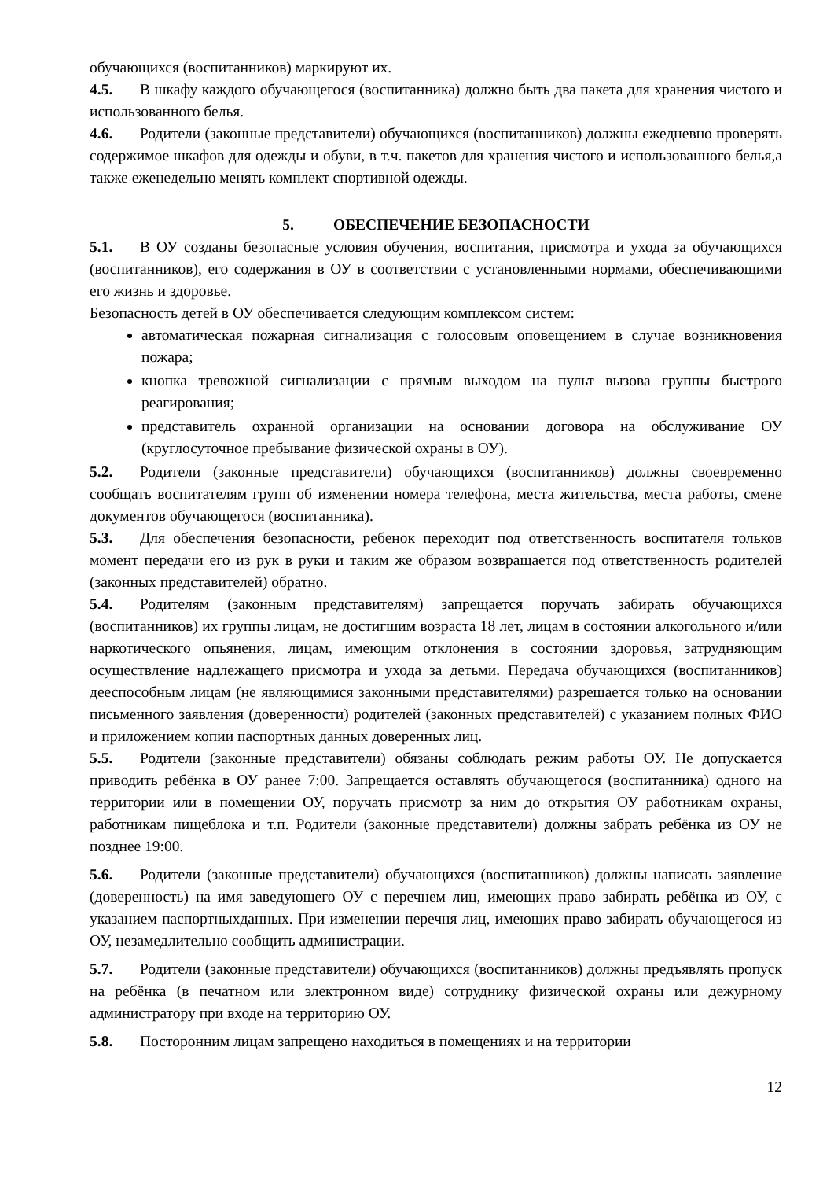обучающихся (воспитанников) маркируют их.
4.5. В шкафу каждого обучающегося (воспитанника) должно быть два пакета для хранения чистого и использованного белья.
4.6. Родители (законные представители) обучающихся (воспитанников) должны ежедневно проверять содержимое шкафов для одежды и обуви, в т.ч. пакетов для хранения чистого и использованного белья,а также еженедельно менять комплект спортивной одежды.
5. ОБЕСПЕЧЕНИЕ БЕЗОПАСНОСТИ
5.1. В ОУ созданы безопасные условия обучения, воспитания, присмотра и ухода за обучающихся (воспитанников), его содержания в ОУ в соответствии с установленными нормами, обеспечивающими его жизнь и здоровье.
Безопасность детей в ОУ обеспечивается следующим комплексом систем:
автоматическая пожарная сигнализация с голосовым оповещением в случае возникновения пожара;
кнопка тревожной сигнализации с прямым выходом на пульт вызова группы быстрого реагирования;
представитель охранной организации на основании договора на обслуживание ОУ (круглосуточное пребывание физической охраны в ОУ).
5.2. Родители (законные представители) обучающихся (воспитанников) должны своевременно сообщать воспитателям групп об изменении номера телефона, места жительства, места работы, смене документов обучающегося (воспитанника).
5.3. Для обеспечения безопасности, ребенок переходит под ответственность воспитателя тольков момент передачи его из рук в руки и таким же образом возвращается под ответственность родителей (законных представителей) обратно.
5.4. Родителям (законным представителям) запрещается поручать забирать обучающихся (воспитанников) их группы лицам, не достигшим возраста 18 лет, лицам в состоянии алкогольного и/или наркотического опьянения, лицам, имеющим отклонения в состоянии здоровья, затрудняющим осуществление надлежащего присмотра и ухода за детьми. Передача обучающихся (воспитанников) дееспособным лицам (не являющимися законными представителями) разрешается только на основании письменного заявления (доверенности) родителей (законных представителей) с указанием полных ФИО и приложением копии паспортных данных доверенных лиц.
5.5. Родители (законные представители) обязаны соблюдать режим работы ОУ. Не допускается приводить ребёнка в ОУ ранее 7:00. Запрещается оставлять обучающегося (воспитанника) одного на территории или в помещении ОУ, поручать присмотр за ним до открытия ОУ работникам охраны, работникам пищеблока и т.п. Родители (законные представители) должны забрать ребёнка из ОУ не позднее 19:00.
5.6. Родители (законные представители) обучающихся (воспитанников) должны написать заявление (доверенность) на имя заведующего ОУ с перечнем лиц, имеющих право забирать ребёнка из ОУ, с указанием паспортныхданных. При изменении перечня лиц, имеющих право забирать обучающегося из ОУ, незамедлительно сообщить администрации.
5.7. Родители (законные представители) обучающихся (воспитанников) должны предъявлять пропуск на ребёнка (в печатном или электронном виде) сотруднику физической охраны или дежурному администратору при входе на территорию ОУ.
5.8. Посторонним лицам запрещено находиться в помещениях и на территории
12